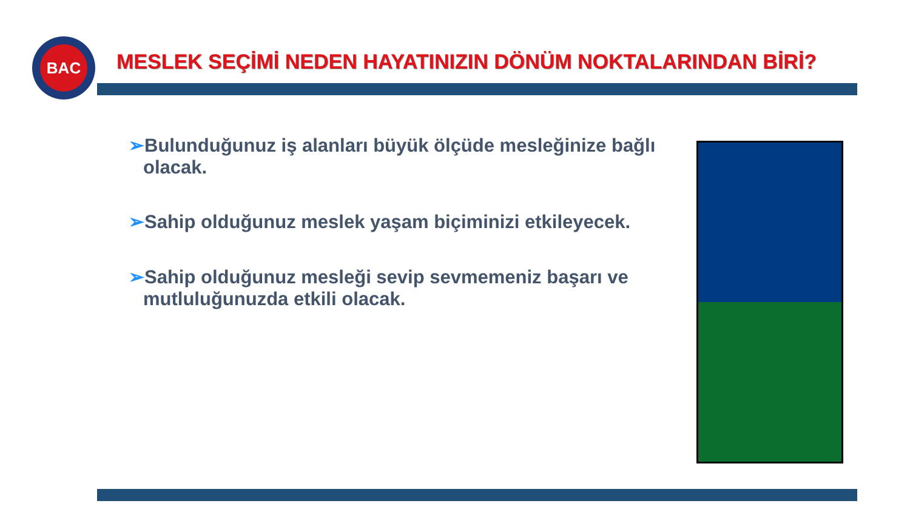BAC
MESLEK SEÇİMİ NEDEN HAYATINIZIN DÖNÜM NOKTALARINDAN BİRİ?
➢Bulunduğunuz iş alanları büyük ölçüde mesleğinize bağlı olacak.
➢Sahip olduğunuz meslek yaşam biçiminizi etkileyecek.
➢Sahip olduğunuz mesleği sevip sevmemeniz başarı ve mutluluğunuzda etkili olacak.